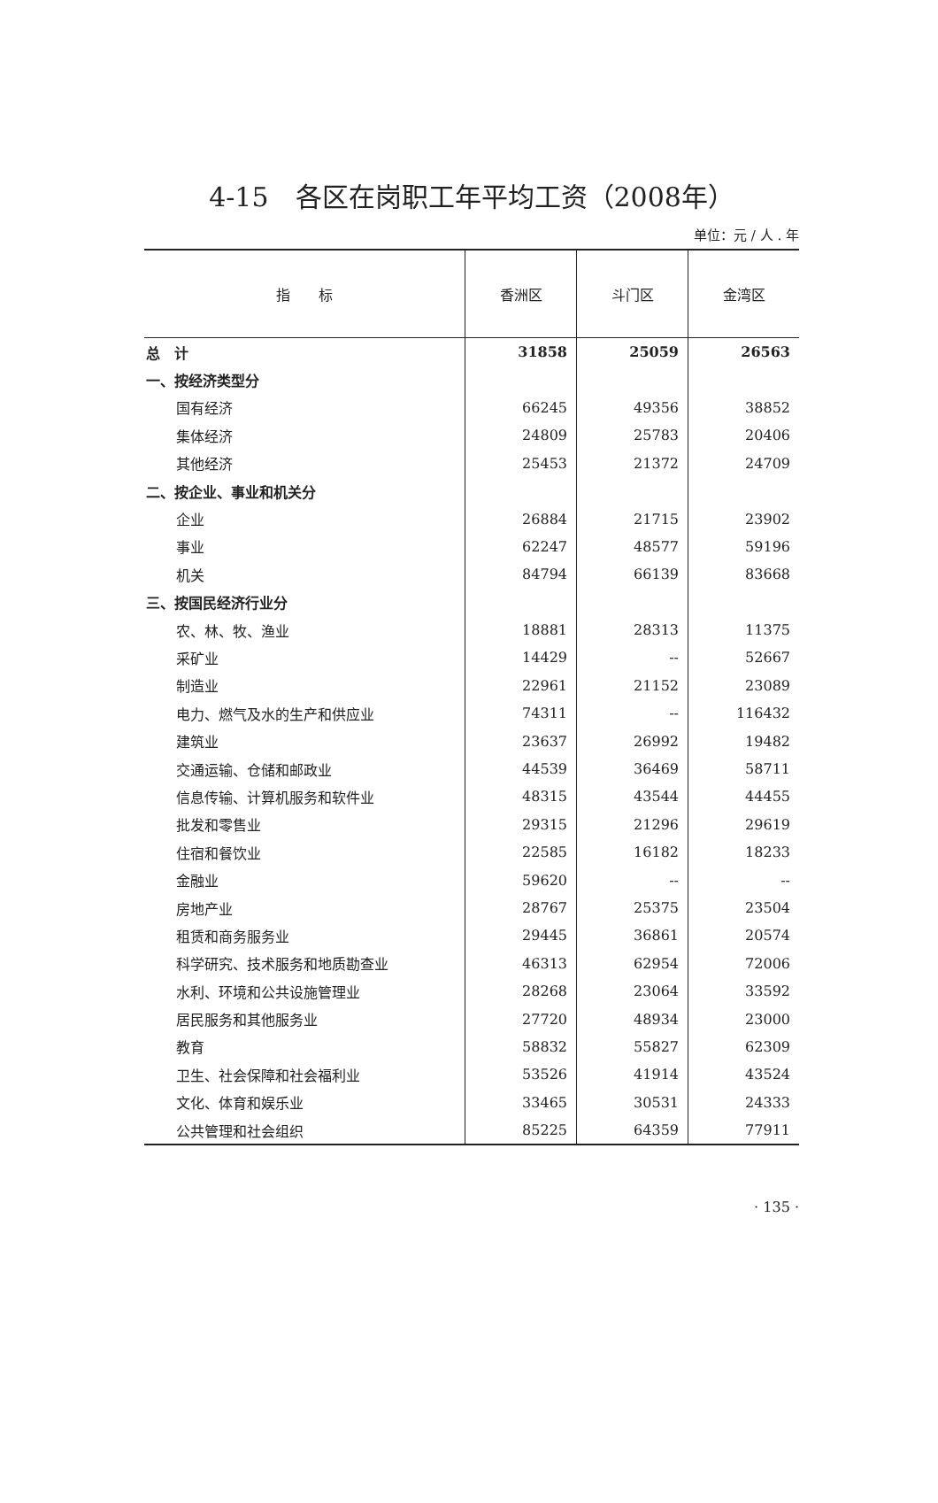4-15　各区在岗职工年平均工资（2008年）
单位：元 / 人 . 年
| 指 标 | 香洲区 | 斗门区 | 金湾区 |
| --- | --- | --- | --- |
| 总 计 | 31858 | 25059 | 26563 |
| 一、按经济类型分 | | | |
| 国有经济 | 66245 | 49356 | 38852 |
| 集体经济 | 24809 | 25783 | 20406 |
| 其他经济 | 25453 | 21372 | 24709 |
| 二、按企业、事业和机关分 | | | |
| 企业 | 26884 | 21715 | 23902 |
| 事业 | 62247 | 48577 | 59196 |
| 机关 | 84794 | 66139 | 83668 |
| 三、按国民经济行业分 | | | |
| 农、林、牧、渔业 | 18881 | 28313 | 11375 |
| 采矿业 | 14429 | -- | 52667 |
| 制造业 | 22961 | 21152 | 23089 |
| 电力、燃气及水的生产和供应业 | 74311 | -- | 116432 |
| 建筑业 | 23637 | 26992 | 19482 |
| 交通运输、仓储和邮政业 | 44539 | 36469 | 58711 |
| 信息传输、计算机服务和软件业 | 48315 | 43544 | 44455 |
| 批发和零售业 | 29315 | 21296 | 29619 |
| 住宿和餐饮业 | 22585 | 16182 | 18233 |
| 金融业 | 59620 | -- | -- |
| 房地产业 | 28767 | 25375 | 23504 |
| 租赁和商务服务业 | 29445 | 36861 | 20574 |
| 科学研究、技术服务和地质勘查业 | 46313 | 62954 | 72006 |
| 水利、环境和公共设施管理业 | 28268 | 23064 | 33592 |
| 居民服务和其他服务业 | 27720 | 48934 | 23000 |
| 教育 | 58832 | 55827 | 62309 |
| 卫生、社会保障和社会福利业 | 53526 | 41914 | 43524 |
| 文化、体育和娱乐业 | 33465 | 30531 | 24333 |
| 公共管理和社会组织 | 85225 | 64359 | 77911 |
· 135 ·